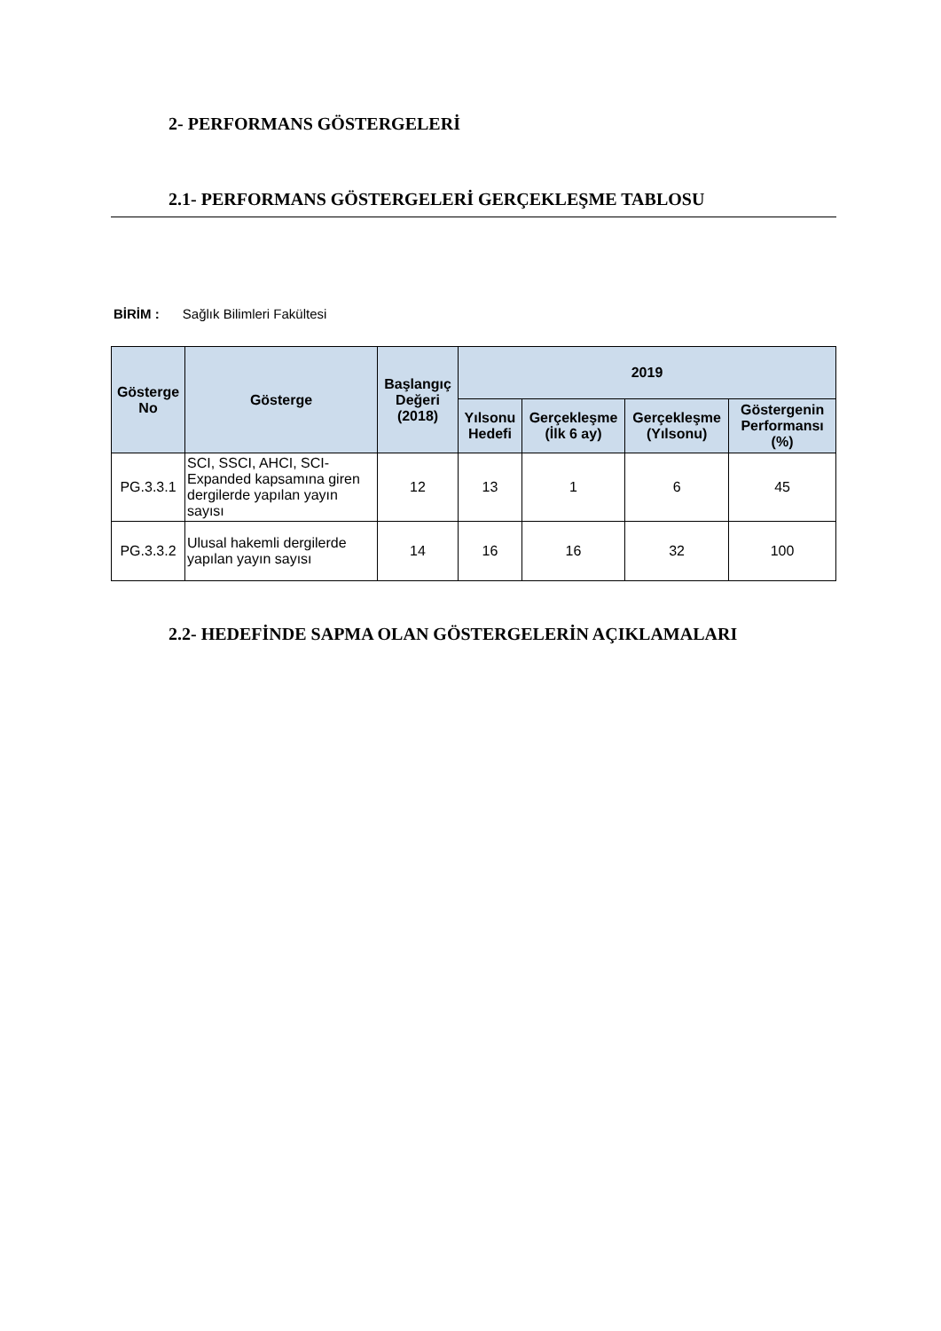2- PERFORMANS GÖSTERGELERİ
2.1- PERFORMANS GÖSTERGELERİ GERÇEKLEŞME TABLOSU
BİRİM : Sağlık Bilimleri Fakültesi
| Gösterge No | Gösterge | Başlangıç Değeri (2018) | 2019 | | | |
| --- | --- | --- | --- | --- | --- | --- |
| | | | Yılsonu Hedefi | Gerçekleşme (İlk 6 ay) | Gerçekleşme (Yılsonu) | Göstergenin Performansı (%) |
| PG.3.3.1 | SCI, SSCI, AHCI, SCI-Expanded kapsamına giren dergilerde yapılan yayın sayısı | 12 | 13 | 1 | 6 | 45 |
| PG.3.3.2 | Ulusal hakemli dergilerde yapılan yayın sayısı | 14 | 16 | 16 | 32 | 100 |
2.2- HEDEFİNDE SAPMA OLAN GÖSTERGELERİN AÇIKLAMALARI